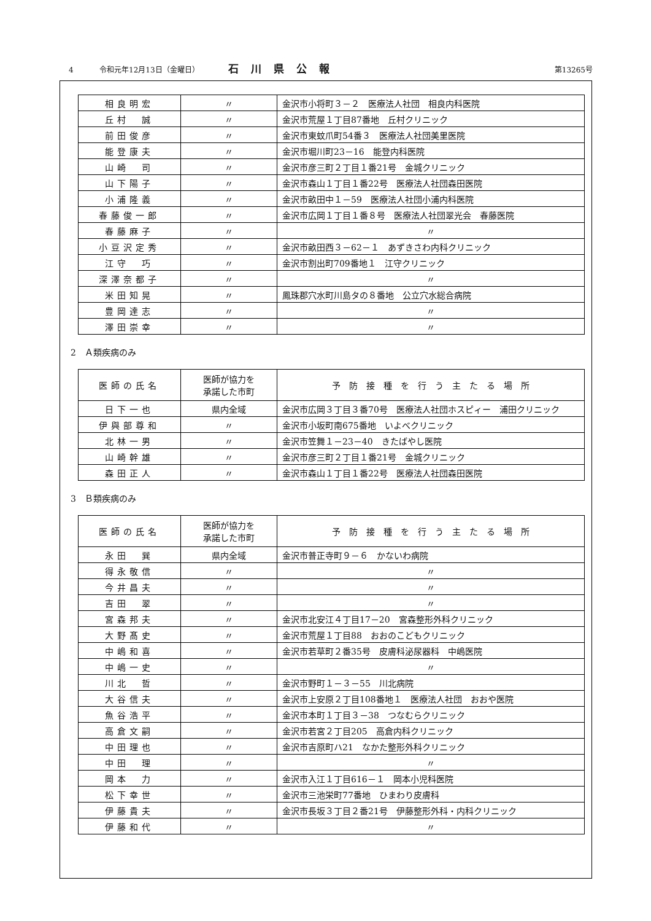4 令和元年12月13日（金曜日） 石川県公報 第13265号
| 相良明宏 | 〃 | 金沢市小将町３－２ 医療法人社団 相良内科医院 |
| 丘村 誠 | 〃 | 金沢市荒屋１丁目87番地 丘村クリニック |
| 前田俊彦 | 〃 | 金沢市東蚊爪町54番３ 医療法人社団美里医院 |
| 能登康夫 | 〃 | 金沢市堀川町23－16 能登内科医院 |
| 山崎 司 | 〃 | 金沢市彦三町２丁目１番21号 金城クリニック |
| 山下陽子 | 〃 | 金沢市森山１丁目１番22号 医療法人社団森田医院 |
| 小浦隆義 | 〃 | 金沢市畝田中１－59 医療法人社団小浦内科医院 |
| 春藤俊一郎 | 〃 | 金沢市広岡１丁目１番８号 医療法人社団翠光会 春藤医院 |
| 春藤麻子 | 〃 | 〃 |
| 小豆沢定秀 | 〃 | 金沢市畝田西３－62－１ あずきさわ内科クリニック |
| 江守 巧 | 〃 | 金沢市割出町709番地１ 江守クリニック |
| 深澤奈都子 | 〃 | 〃 |
| 米田知晃 | 〃 | 鳳珠郡穴水町川島タの８番地 公立穴水総合病院 |
| 豊岡達志 | 〃 | 〃 |
| 澤田崇幸 | 〃 | 〃 |
2　Ａ類疾病のみ
| 医師の氏名 | 医師が協力を 承諾した市町 | 予 防 接 種 を 行 う 主 た る 場 所 |
| --- | --- | --- |
| 日下一也 | 県内全域 | 金沢市広岡３丁目３番70号 医療法人社団ホスピィー 浦田クリニック |
| 伊與部尊和 | 〃 | 金沢市小坂町南675番地 いよべクリニック |
| 北林一男 | 〃 | 金沢市笠舞１－23－40 きたばやし医院 |
| 山崎幹雄 | 〃 | 金沢市彦三町２丁目１番21号 金城クリニック |
| 森田正人 | 〃 | 金沢市森山１丁目１番22号 医療法人社団森田医院 |
3　Ｂ類疾病のみ
| 医師の氏名 | 医師が協力を 承諾した市町 | 予 防 接 種 を 行 う 主 た る 場 所 |
| --- | --- | --- |
| 永田 巽 | 県内全域 | 金沢市普正寺町９－６ かないわ病院 |
| 得永敬信 | 〃 | 〃 |
| 今井昌夫 | 〃 | 〃 |
| 吉田 翠 | 〃 | 〃 |
| 宮森邦夫 | 〃 | 金沢市北安江４丁目17－20 宮森整形外科クリニック |
| 大野髙史 | 〃 | 金沢市荒屋１丁目88 おおのこどもクリニック |
| 中嶋和喜 | 〃 | 金沢市若草町２番35号 皮膚科泌尿器科 中嶋医院 |
| 中嶋一史 | 〃 | 〃 |
| 川北 哲 | 〃 | 金沢市野町１－３－55 川北病院 |
| 大谷信夫 | 〃 | 金沢市上安原２丁目108番地１ 医療法人社団 おおや医院 |
| 魚谷浩平 | 〃 | 金沢市本町１丁目３－38 つなむらクリニック |
| 高倉文嗣 | 〃 | 金沢市若宮２丁目205 高倉内科クリニック |
| 中田理也 | 〃 | 金沢市吉原町ハ21 なかた整形外科クリニック |
| 中田 理 | 〃 | 〃 |
| 岡本 力 | 〃 | 金沢市入江１丁目616－１ 岡本小児科医院 |
| 松下幸世 | 〃 | 金沢市三池栄町77番地 ひまわり皮膚科 |
| 伊藤貴夫 | 〃 | 金沢市長坂３丁目２番21号 伊藤整形外科・内科クリニック |
| 伊藤和代 | 〃 | 〃 |